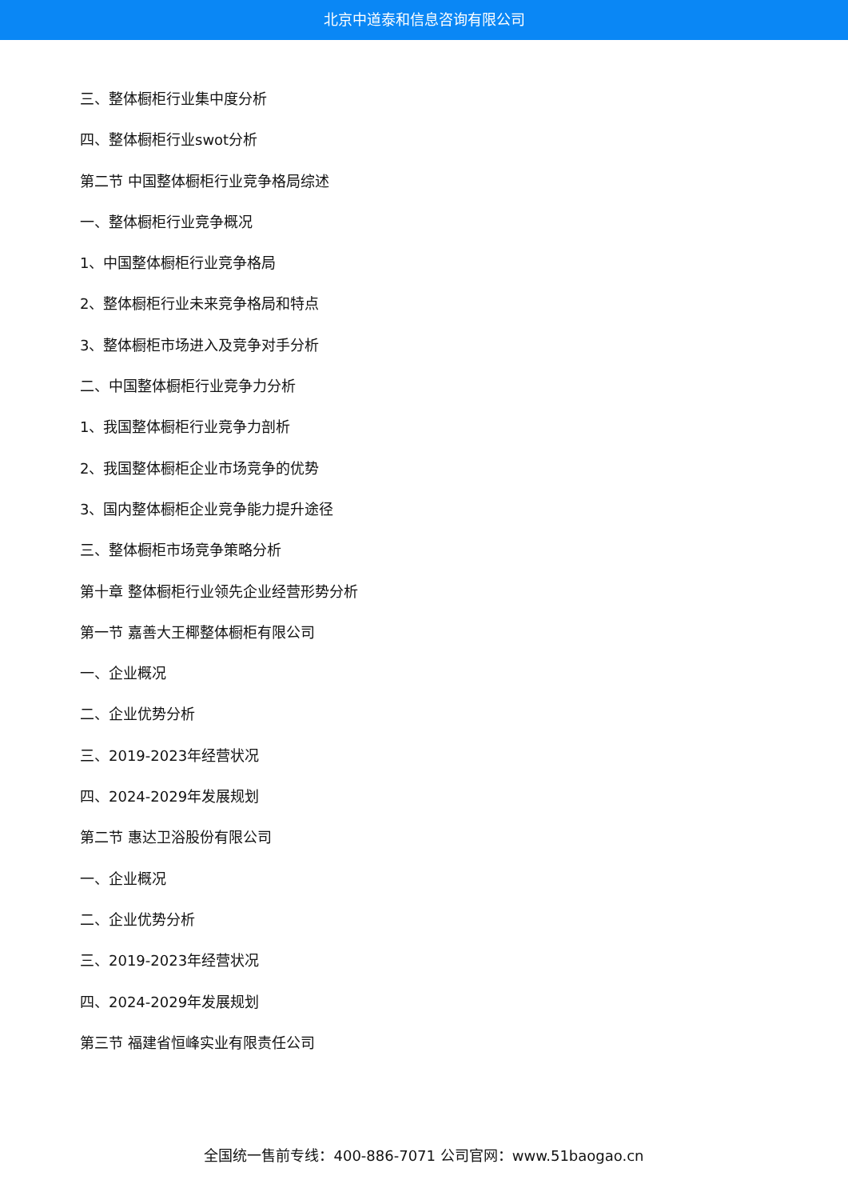北京中道泰和信息咨询有限公司
三、整体橱柜行业集中度分析
四、整体橱柜行业swot分析
第二节 中国整体橱柜行业竞争格局综述
一、整体橱柜行业竞争概况
1、中国整体橱柜行业竞争格局
2、整体橱柜行业未来竞争格局和特点
3、整体橱柜市场进入及竞争对手分析
二、中国整体橱柜行业竞争力分析
1、我国整体橱柜行业竞争力剖析
2、我国整体橱柜企业市场竞争的优势
3、国内整体橱柜企业竞争能力提升途径
三、整体橱柜市场竞争策略分析
第十章 整体橱柜行业领先企业经营形势分析
第一节 嘉善大王椰整体橱柜有限公司
一、企业概况
二、企业优势分析
三、2019-2023年经营状况
四、2024-2029年发展规划
第二节 惠达卫浴股份有限公司
一、企业概况
二、企业优势分析
三、2019-2023年经营状况
四、2024-2029年发展规划
第三节 福建省恒峰实业有限责任公司
全国统一售前专线：400-886-7071 公司官网：www.51baogao.cn